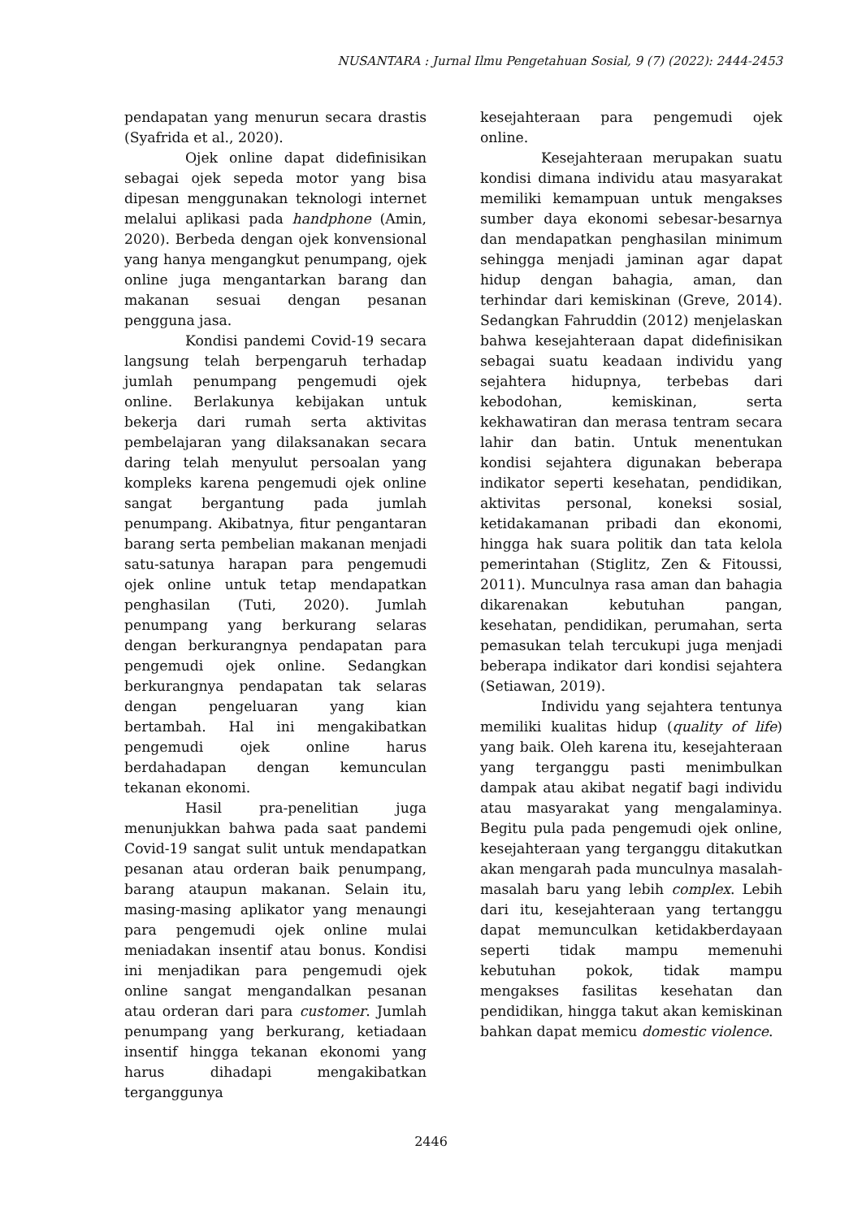NUSANTARA : Jurnal Ilmu Pengetahuan Sosial, 9 (7) (2022): 2444-2453
pendapatan yang menurun secara drastis (Syafrida et al., 2020).
Ojek online dapat didefinisikan sebagai ojek sepeda motor yang bisa dipesan menggunakan teknologi internet melalui aplikasi pada handphone (Amin, 2020). Berbeda dengan ojek konvensional yang hanya mengangkut penumpang, ojek online juga mengantarkan barang dan makanan sesuai dengan pesanan pengguna jasa.
Kondisi pandemi Covid-19 secara langsung telah berpengaruh terhadap jumlah penumpang pengemudi ojek online. Berlakunya kebijakan untuk bekerja dari rumah serta aktivitas pembelajaran yang dilaksanakan secara daring telah menyulut persoalan yang kompleks karena pengemudi ojek online sangat bergantung pada jumlah penumpang. Akibatnya, fitur pengantaran barang serta pembelian makanan menjadi satu-satunya harapan para pengemudi ojek online untuk tetap mendapatkan penghasilan (Tuti, 2020). Jumlah penumpang yang berkurang selaras dengan berkurangnya pendapatan para pengemudi ojek online. Sedangkan berkurangnya pendapatan tak selaras dengan pengeluaran yang kian bertambah. Hal ini mengakibatkan pengemudi ojek online harus berdahadapan dengan kemunculan tekanan ekonomi.
Hasil pra-penelitian juga menunjukkan bahwa pada saat pandemi Covid-19 sangat sulit untuk mendapatkan pesanan atau orderan baik penumpang, barang ataupun makanan. Selain itu, masing-masing aplikator yang menaungi para pengemudi ojek online mulai meniadakan insentif atau bonus. Kondisi ini menjadikan para pengemudi ojek online sangat mengandalkan pesanan atau orderan dari para customer. Jumlah penumpang yang berkurang, ketiadaan insentif hingga tekanan ekonomi yang harus dihadapi mengakibatkan terganggunya
kesejahteraan para pengemudi ojek online.
Kesejahteraan merupakan suatu kondisi dimana individu atau masyarakat memiliki kemampuan untuk mengakses sumber daya ekonomi sebesar-besarnya dan mendapatkan penghasilan minimum sehingga menjadi jaminan agar dapat hidup dengan bahagia, aman, dan terhindar dari kemiskinan (Greve, 2014). Sedangkan Fahruddin (2012) menjelaskan bahwa kesejahteraan dapat didefinisikan sebagai suatu keadaan individu yang sejahtera hidupnya, terbebas dari kebodohan, kemiskinan, serta kekhawatiran dan merasa tentram secara lahir dan batin. Untuk menentukan kondisi sejahtera digunakan beberapa indikator seperti kesehatan, pendidikan, aktivitas personal, koneksi sosial, ketidakamanan pribadi dan ekonomi, hingga hak suara politik dan tata kelola pemerintahan (Stiglitz, Zen & Fitoussi, 2011). Munculnya rasa aman dan bahagia dikarenakan kebutuhan pangan, kesehatan, pendidikan, perumahan, serta pemasukan telah tercukupi juga menjadi beberapa indikator dari kondisi sejahtera (Setiawan, 2019).
Individu yang sejahtera tentunya memiliki kualitas hidup (quality of life) yang baik. Oleh karena itu, kesejahteraan yang terganggu pasti menimbulkan dampak atau akibat negatif bagi individu atau masyarakat yang mengalaminya. Begitu pula pada pengemudi ojek online, kesejahteraan yang terganggu ditakutkan akan mengarah pada munculnya masalah-masalah baru yang lebih complex. Lebih dari itu, kesejahteraan yang tertanggu dapat memunculkan ketidakberdayaan seperti tidak mampu memenuhi kebutuhan pokok, tidak mampu mengakses fasilitas kesehatan dan pendidikan, hingga takut akan kemiskinan bahkan dapat memicu domestic violence.
2446